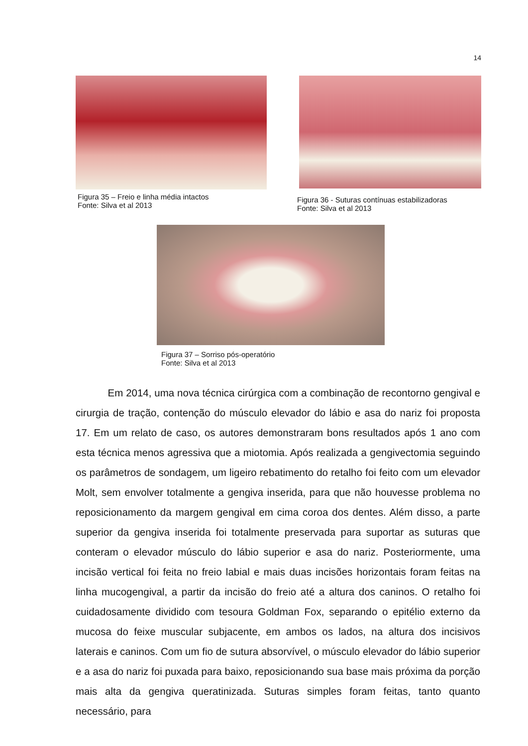14
Figura 35 – Freio e linha média intactos
Fonte: Silva et al 2013
Figura 36 - Suturas contínuas estabilizadoras
Fonte: Silva et al 2013
Figura 37 – Sorriso pós-operatório
Fonte: Silva et al 2013
Em 2014, uma nova técnica cirúrgica com a combinação de recontorno gengival e cirurgia de tração, contenção do músculo elevador do lábio e asa do nariz foi proposta 17. Em um relato de caso, os autores demonstraram bons resultados após 1 ano com esta técnica menos agressiva que a miotomia. Após realizada a gengivectomia seguindo os parâmetros de sondagem, um ligeiro rebatimento do retalho foi feito com um elevador Molt, sem envolver totalmente a gengiva inserida, para que não houvesse problema no reposicionamento da margem gengival em cima coroa dos dentes. Além disso, a parte superior da gengiva inserida foi totalmente preservada para suportar as suturas que conteram o elevador músculo do lábio superior e asa do nariz. Posteriormente, uma incisão vertical foi feita no freio labial e mais duas incisões horizontais foram feitas na linha mucogengival, a partir da incisão do freio até a altura dos caninos. O retalho foi cuidadosamente dividido com tesoura Goldman Fox, separando o epitélio externo da mucosa do feixe muscular subjacente, em ambos os lados, na altura dos incisivos laterais e caninos. Com um fio de sutura absorvível, o músculo elevador do lábio superior e a asa do nariz foi puxada para baixo, reposicionando sua base mais próxima da porção mais alta da gengiva queratinizada. Suturas simples foram feitas, tanto quanto necessário, para